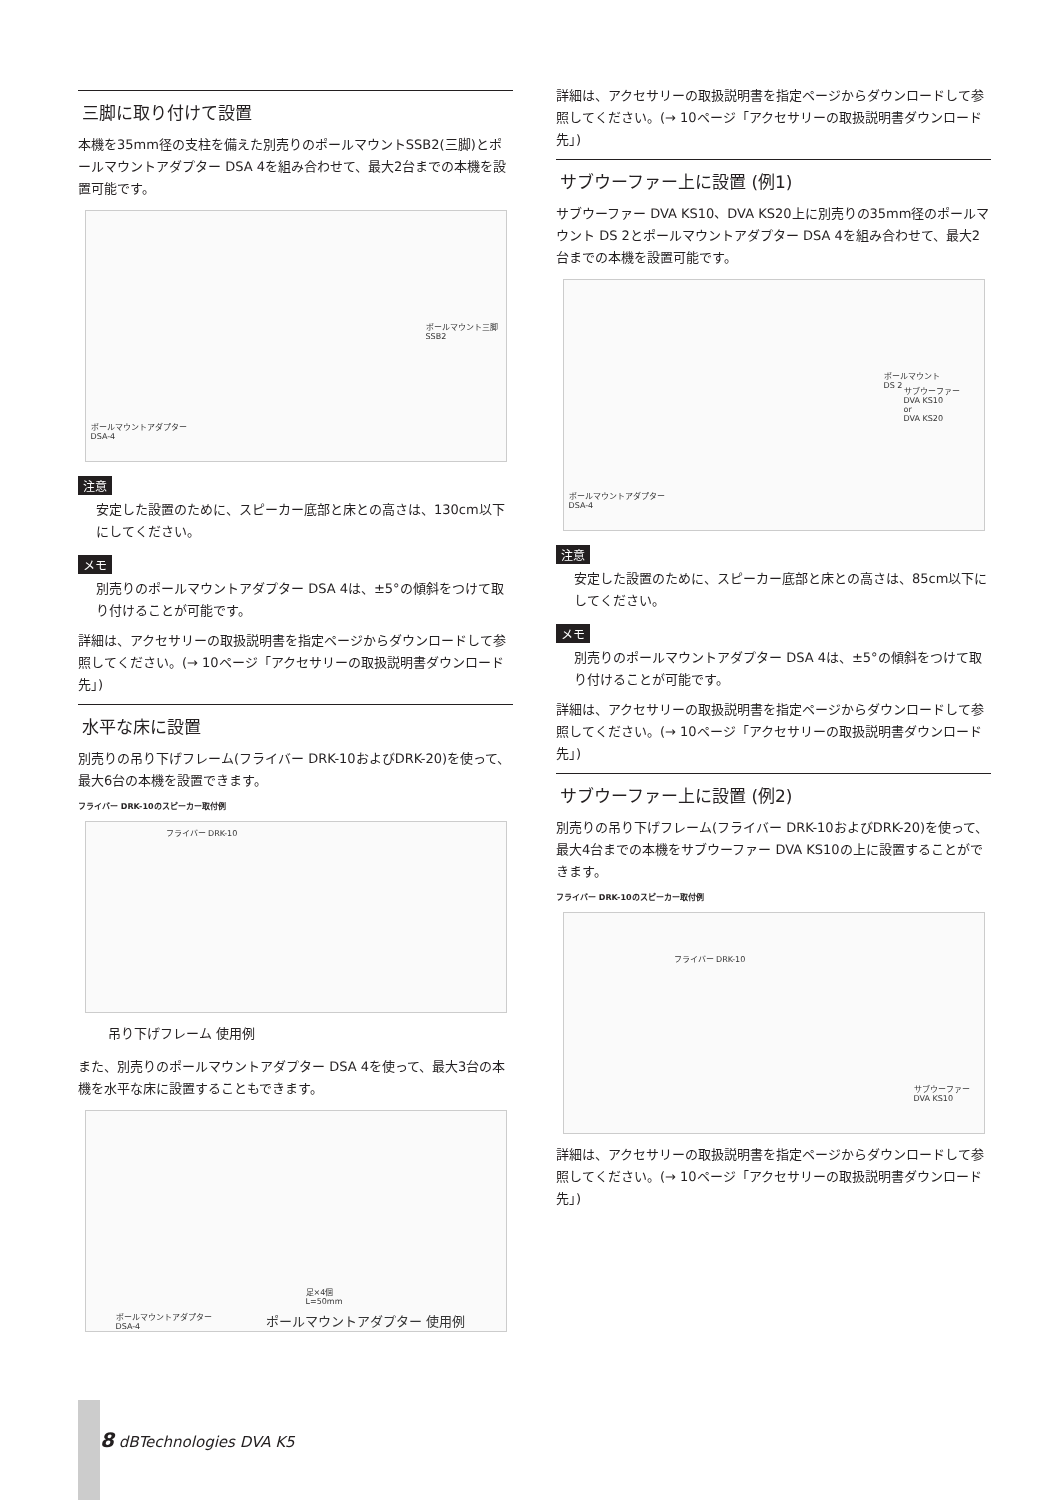三脚に取り付けて設置
本機を35mm径の支柱を備えた別売りのポールマウントSSB2(三脚)とポールマウントアダプター DSA 4を組み合わせて、最大2台までの本機を設置可能です。
ポールマウント三脚
SSB2
ポールマウントアダプター
DSA-4
注意
安定した設置のために、スピーカー底部と床との高さは、130cm以下にしてください。
メモ
別売りのポールマウントアダプター DSA 4は、±5°の傾斜をつけて取り付けることが可能です。
詳細は、アクセサリーの取扱説明書を指定ページからダウンロードして参照してください。(→ 10ページ「アクセサリーの取扱説明書ダウンロード先」)
水平な床に設置
別売りの吊り下げフレーム(フライバー DRK-10およびDRK-20)を使って、最大6台の本機を設置できます。
フライバー DRK-10のスピーカー取付例
フライバー DRK-10
吊り下げフレーム 使用例
また、別売りのポールマウントアダプター DSA 4を使って、最大3台の本機を水平な床に設置することもできます。
足×4個
L=50mm
ポールマウントアダプター
DSA-4 ポールマウントアダプター 使用例
詳細は、アクセサリーの取扱説明書を指定ページからダウンロードして参照してください。(→ 10ページ「アクセサリーの取扱説明書ダウンロード先」)
サブウーファー上に設置 (例1)
サブウーファー DVA KS10、DVA KS20上に別売りの35mm径のポールマウント DS 2とポールマウントアダプター DSA 4を組み合わせて、最大2台までの本機を設置可能です。
ポールマウント
DS 2
サブウーファー
DVA KS10
or
DVA KS20
ポールマウントアダプター
DSA-4
注意
安定した設置のために、スピーカー底部と床との高さは、85cm以下にしてください。
メモ
別売りのポールマウントアダプター DSA 4は、±5°の傾斜をつけて取り付けることが可能です。
詳細は、アクセサリーの取扱説明書を指定ページからダウンロードして参照してください。(→ 10ページ「アクセサリーの取扱説明書ダウンロード先」)
サブウーファー上に設置 (例2)
別売りの吊り下げフレーム(フライバー DRK-10およびDRK-20)を使って、最大4台までの本機をサブウーファー DVA KS10の上に設置することができます。
フライバー DRK-10のスピーカー取付例
フライバー DRK-10
サブウーファー
DVA KS10
詳細は、アクセサリーの取扱説明書を指定ページからダウンロードして参照してください。(→ 10ページ「アクセサリーの取扱説明書ダウンロード先」)
8 dBTechnologies DVA K5